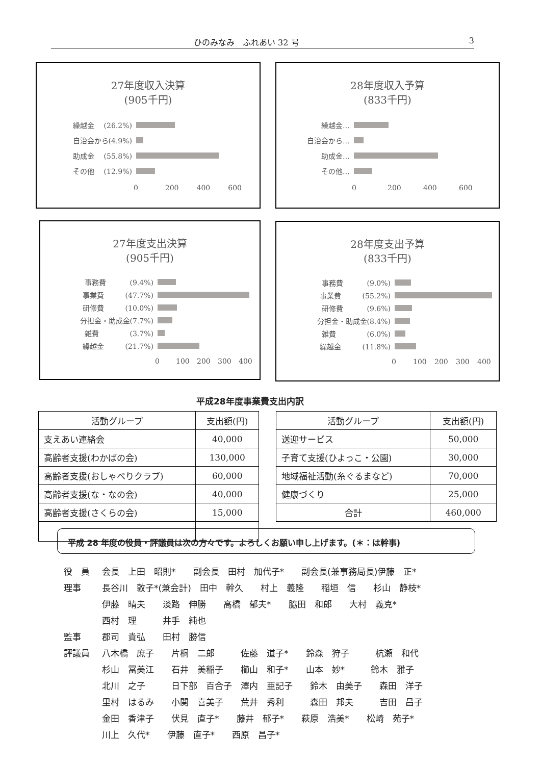ひのみなみ　ふれあい 32 号 3
27年度収入決算
(905千円)
繰越金　 (26.2%)
自治会から(4.9%)
助成金　 (55.8%)
その他　 (12.9%)
0 200 400 600
28年度収入予算
(833千円)
繰越金…
自治会から…
助成金…
その他…
0 200 400 600
27年度支出決算
(905千円)
事務費　　　 (9.4%)
事業費　　　(47.7%)
研修費　　　(10.0%)
分担金・助成金(7.7%)
雑費　　　　 (3.7%)
繰越金　　　(21.7%)
0 100 200 300 400
28年度支出予算
(833千円)
事務費　　　 (9.0%)
事業費　　　(55.2%)
研修費　　　 (9.6%)
分担金・助成金(8.4%)
雑費　　　　 (6.0%)
繰越金　　　(11.8%)
0 100 200 300 400
平成28年度事業費支出内訳
| 活動グループ | 支出額(円) |
| --- | --- |
| 支えあい連絡会 | 40,000 |
| 高齢者支援(わかばの会) | 130,000 |
| 高齢者支援(おしゃべりクラブ) | 60,000 |
| 高齢者支援(な・なの会) | 40,000 |
| 高齢者支援(さくらの会) | 15,000 |
| 活動グループ | 支出額(円) |
| --- | --- |
| 送迎サービス | 50,000 |
| 子育て支援(ひよっこ・公園) | 30,000 |
| 地域福祉活動(糸ぐるまなど) | 70,000 |
| 健康づくり | 25,000 |
| 合計 | 460,000 |
平成 28 年度の役員・評議員は次の方々です。よろしくお願い申し上げます。(＊：は幹事)
役　員 会長　上田　昭則*　　副会長　田村　加代子*　　副会長(兼事務局長)伊藤　正*
理事 長谷川　敦子*(兼会計)　田中　幹久　　村上　義隆　　稲垣　信　　杉山　静枝*
伊藤　晴夫　　淡路　伸勝　　高橋　郁夫*　　脇田　和郎　　大村　義克*
西村　理　　　井手　純也
監事 郡司　貴弘　　田村　勝信
評議員 八木橋　庶子　　片桐　二郎　　　佐藤　道子*　　鈴森　狩子　　　杭瀬　和代
杉山　冨美江　　石井　美稲子　　櫛山　和子*　　山本　妙*　　　鈴木　雅子
北川　之子　　　日下部　百合子　澤内　亜記子　　鈴木　由美子　　森田　洋子
里村　はるみ　　小関　喜美子　　荒井　秀利　　　森田　邦夫　　　吉田　昌子
金田　香津子　　伏見　直子*　　藤井　郁子*　　萩原　浩美*　　松崎　苑子*
川上　久代*　　伊藤　直子*　　西原　昌子*